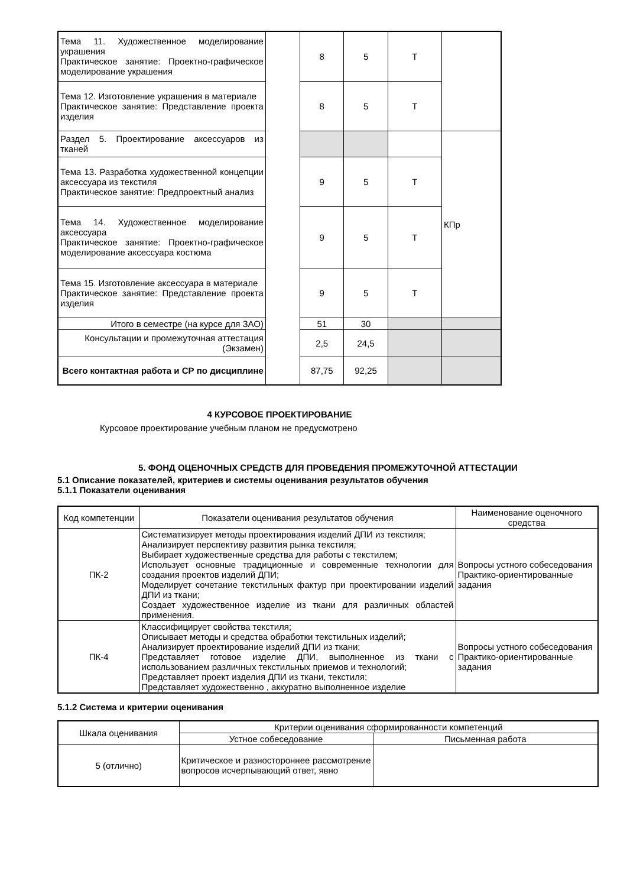| Тема 11. Художественное моделирование украшения Практическое занятие: Проектно-графическое моделирование украшения | | 8 | 5 | Т | |
| Тема 12. Изготовление украшения в материале Практическое занятие: Представление проекта изделия | | 8 | 5 | Т | |
| Раздел 5. Проектирование аксессуаров из тканей | | | | | КПр |
| Тема 13. Разработка художественной концепции аксессуара из текстиля Практическое занятие: Предпроектный анализ | | 9 | 5 | Т | |
| Тема 14. Художественное моделирование аксессуара Практическое занятие: Проектно-графическое моделирование аксессуара костюма | | 9 | 5 | Т | |
| Тема 15. Изготовление аксессуара в материале Практическое занятие: Представление проекта изделия | | 9 | 5 | Т | |
| Итого в семестре (на курсе для ЗАО) | | 51 | 30 | | |
| Консультации и промежуточная аттестация (Экзамен) | | 2,5 | 24,5 | | |
| Всего контактная работа и СР по дисциплине | | 87,75 | 92,25 | | |
4 КУРСОВОЕ ПРОЕКТИРОВАНИЕ
Курсовое проектирование учебным планом не предусмотрено
5. ФОНД ОЦЕНОЧНЫХ СРЕДСТВ ДЛЯ ПРОВЕДЕНИЯ ПРОМЕЖУТОЧНОЙ АТТЕСТАЦИИ
5.1 Описание показателей, критериев и системы оценивания результатов обучения
5.1.1 Показатели оценивания
| Код компетенции | Показатели оценивания результатов обучения | Наименование оценочного средства |
| --- | --- | --- |
| ПК-2 | Систематизирует методы проектирования изделий ДПИ из текстиля; Анализирует перспективу развития рынка текстиля; Выбирает художественные средства для работы с текстилем; Использует основные традиционные и современные технологии для создания проектов изделий ДПИ; Моделирует сочетание текстильных фактур при проектировании изделий ДПИ из ткани; Создает художественное изделие из ткани для различных областей применения. | Вопросы устного собеседования Практико-ориентированные задания |
| ПК-4 | Классифицирует свойства текстиля; Описывает методы и средства обработки текстильных изделий; Анализирует проектирование изделий ДПИ из ткани; Представляет готовое изделие ДПИ, выполненное из ткани с использованием различных текстильных приемов и технологий; Представляет проект изделия ДПИ из ткани, текстиля; Представляет художественно , аккуратно выполненное изделие | Вопросы устного собеседования Практико-ориентированные задания |
5.1.2 Система и критерии оценивания
| Шкала оценивания | Критерии оценивания сформированности компетенций | |
| --- | --- | --- |
| | Устное собеседование | Письменная работа |
| 5 (отлично) | Критическое и разностороннее рассмотрение вопросов исчерпывающий ответ, явно | |